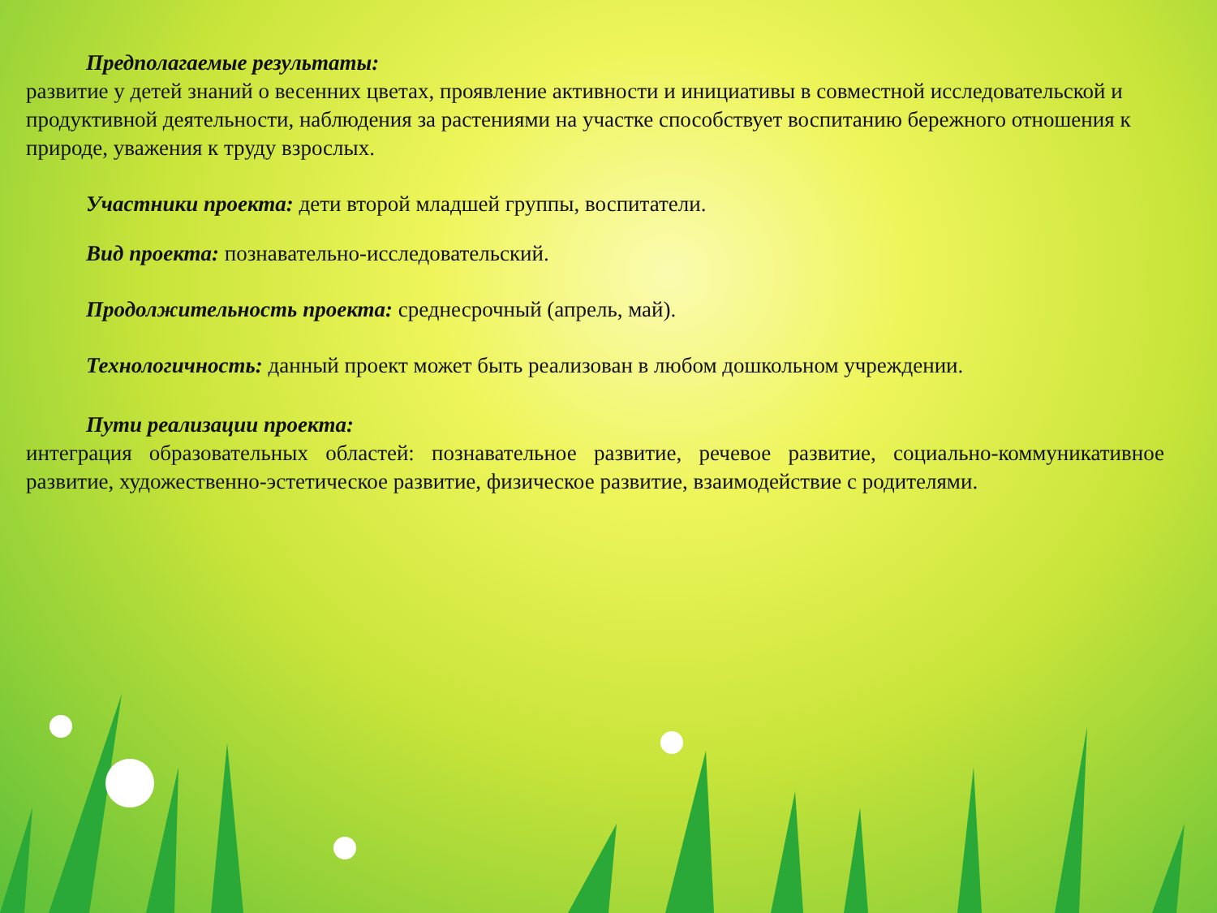Предполагаемые результаты:
развитие у детей знаний о весенних цветах, проявление активности и инициативы в совместной исследовательской и продуктивной деятельности, наблюдения за растениями на участке способствует воспитанию бережного отношения к природе, уважения к труду взрослых.
Участники проекта: дети второй младшей группы, воспитатели.
Вид проекта: познавательно-исследовательский.
Продолжительность проекта: среднесрочный (апрель, май).
Технологичность: данный проект может быть реализован в любом дошкольном учреждении.
Пути реализации проекта:
интеграция образовательных областей: познавательное развитие, речевое развитие, социально-коммуникативное развитие, художественно-эстетическое развитие, физическое развитие, взаимодействие с родителями.